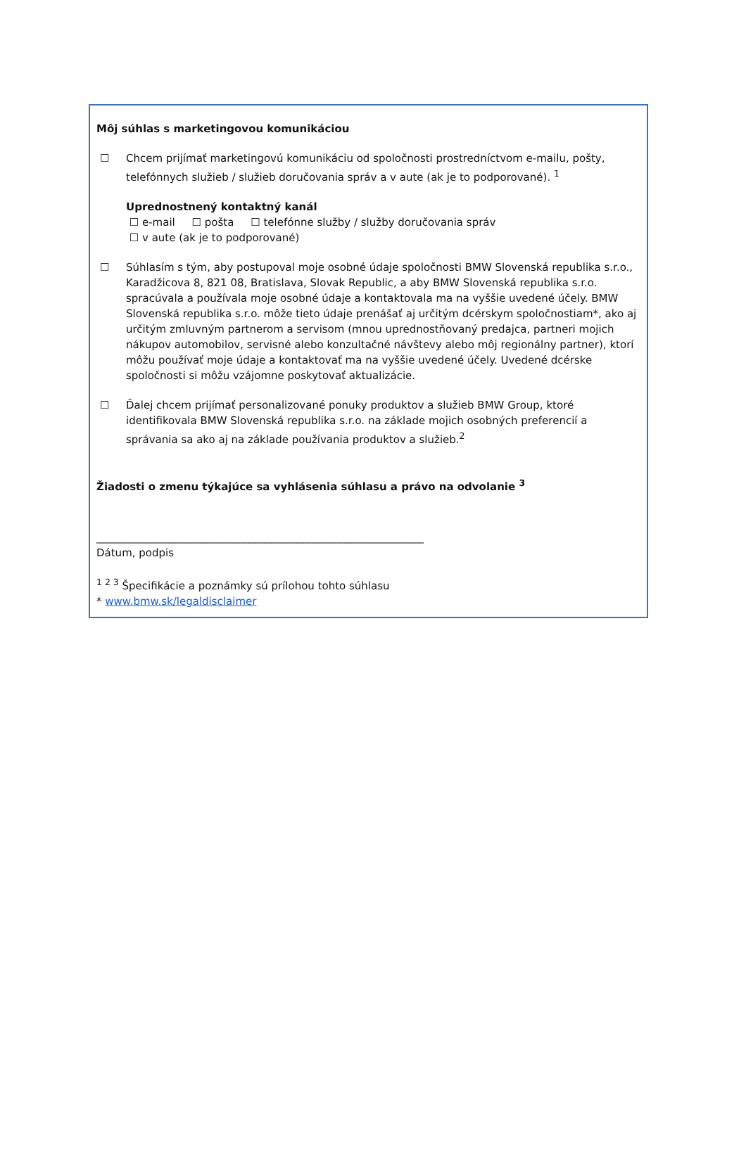Môj súhlas s marketingovou komunikáciou
☐ Chcem prijímať marketingovú komunikáciu od spoločnosti prostredníctvom e-mailu, pošty, telefónnych služieb / služieb doručovania správ a v aute (ak je to podporované). <sup>1</sup>
Uprednostnený kontaktný kanál
☐ e-mail ☐ pošta ☐ telefónne služby / služby doručovania správ
☐ v aute (ak je to podporované)
☐ Súhlasím s tým, aby postupoval moje osobné údaje spoločnosti BMW Slovenská republika s.r.o., Karadžicova 8, 821 08, Bratislava, Slovak Republic, a aby BMW Slovenská republika s.r.o. spracúvala a používala moje osobné údaje a kontaktovala ma na vyššie uvedené účely. BMW Slovenská republika s.r.o. môže tieto údaje prenášať aj určitým dcérskym spoločnostiam*, ako aj určitým zmluvným partnerom a servisom (mnou uprednostňovaný predajca, partneri mojich nákupov automobilov, servisné alebo konzultačné návštevy alebo môj regionálny partner), ktorí môžu používať moje údaje a kontaktovať ma na vyššie uvedené účely. Uvedené dcérske spoločnosti si môžu vzájomne poskytovať aktualizácie.
☐ Ďalej chcem prijímať personalizované ponuky produktov a služieb BMW Group, ktoré identifikovala BMW Slovenská republika s.r.o. na základe mojich osobných preferencií a správania sa ako aj na základe používania produktov a služieb.<sup>2</sup>
Žiadosti o zmenu týkajúce sa vyhlásenia súhlasu a právo na odvolanie <sup>3</sup>
______________________________________________________________
Dátum, podpis
<sup>1 2 3</sup> Špecifikácie a poznámky sú prílohou tohto súhlasu
* www.bmw.sk/legaldisclaimer